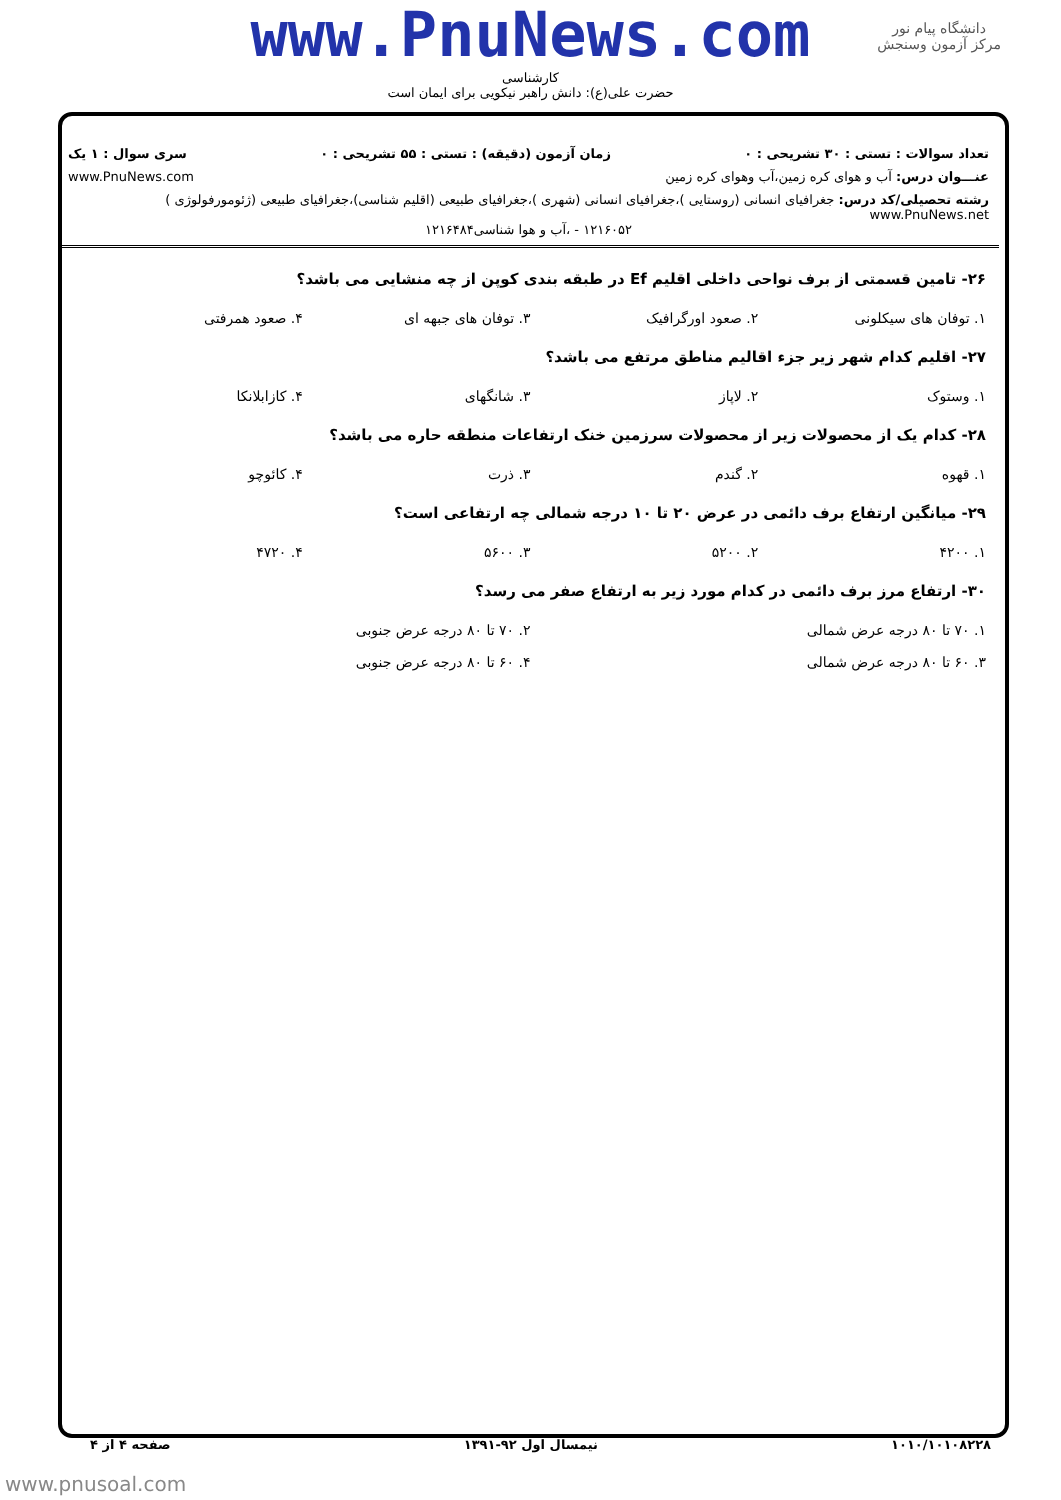www.PnuNews.com
دانشگاه پیام نور
مرکز آزمون وسنجش
کارشناسی
حضرت علی(ع): دانش راهبر نیکویی برای ایمان است
تعداد سوالات : تستی : ۳۰ تشریحی : ۰ زمان آزمون (دقیقه) : تستی : ۵۵ تشریحی : ۰ سری سوال : ۱ یک
عنـــوان درس: آب و هوای کره زمین،آب وهوای کره زمین www.PnuNews.com
رشته تحصیلی/کد درس: جغرافیای انسانی (روستایی )،جغرافیای انسانی (شهری )،جغرافیای طبیعی (اقلیم شناسی)،جغرافیای طبیعی (ژئومورفولوژی ) www.PnuNews.net
۱۲۱۶۰۵۲ - ،آب و هوا شناسی۱۲۱۶۴۸۴
۲۶- تامین قسمتی از برف نواحی داخلی اقلیم Ef در طبقه بندی کوپن از چه منشایی می باشد؟
۱. توفان های سیکلونی ۲. صعود اورگرافیک ۳. توفان های جبهه ای ۴. صعود همرفتی
۲۷- اقلیم کدام شهر زیر جزء اقالیم مناطق مرتفع می باشد؟
۱. وستوک ۲. لاپاز ۳. شانگهای ۴. کازابلانکا
۲۸- کدام یک از محصولات زیر از محصولات سرزمین خنک ارتفاعات منطقه حاره می باشد؟
۱. قهوه ۲. گندم ۳. ذرت ۴. کائوچو
۲۹- میانگین ارتفاع برف دائمی در عرض ۲۰ تا ۱۰ درجه شمالی چه ارتفاعی است؟
۱. ۴۲۰۰ ۲. ۵۲۰۰ ۳. ۵۶۰۰ ۴. ۴۷۲۰
۳۰- ارتفاع مرز برف دائمی در کدام مورد زیر به ارتفاع صفر می رسد؟
۱. ۷۰ تا ۸۰ درجه عرض شمالی ۲. ۷۰ تا ۸۰ درجه عرض جنوبی
۳. ۶۰ تا ۸۰ درجه عرض شمالی ۴. ۶۰ تا ۸۰ درجه عرض جنوبی
۱۰۱۰/۱۰۱۰۸۲۲۸ نیمسال اول ۹۲-۱۳۹۱ صفحه ۴ از ۴
www.pnusoal.com